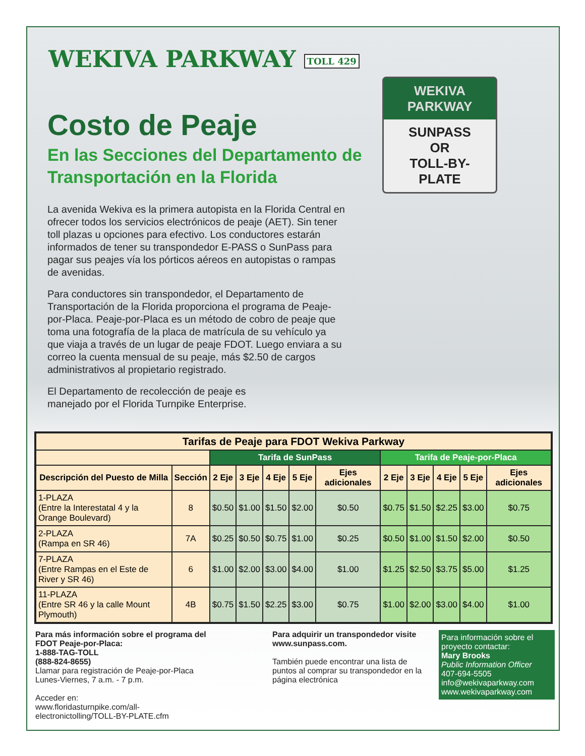WEKIVA PARKWAY TOLL 429
Costo de Peaje
En las Secciones del Departamento de Transportación en la Florida
La avenida Wekiva es la primera autopista en la Florida Central en ofrecer todos los servicios electrónicos de peaje (AET). Sin tener toll plazas u opciones para efectivo. Los conductores estarán informados de tener su transpondedor E-PASS o SunPass para pagar sus peajes vía los pórticos aéreos en autopistas o rampas de avenidas.
Para conductores sin transpondedor, el Departamento de Transportación de la Florida proporciona el programa de Peaje-por-Placa. Peaje-por-Placa es un método de cobro de peaje que toma una fotografía de la placa de matrícula de su vehículo ya que viaja a través de un lugar de peaje FDOT. Luego enviara a su correo la cuenta mensual de su peaje, más $2.50 de cargos administrativos al propietario registrado.
El Departamento de recolección de peaje es manejado por el Florida Turnpike Enterprise.
WEKIVA
PARKWAY
SUNPASS
OR
TOLL-BY-
PLATE
| Tarifas de Peaje para FDOT Wekiva Parkway | | | | | | | | | | | |
| --- | --- | --- | --- | --- | --- | --- | --- | --- | --- | --- | --- |
| | | Tarifa de SunPass | | | | | Tarifa de Peaje-por-Placa | | | | |
| Descripción del Puesto de Milla | Sección | 2 Eje | 3 Eje | 4 Eje | 5 Eje | Ejes adicionales | 2 Eje | 3 Eje | 4 Eje | 5 Eje | Ejes adicionales |
| 1-PLAZA (Entre la Interestatal 4 y la Orange Boulevard) | 8 | $0.50 | $1.00 | $1.50 | $2.00 | $0.50 | $0.75 | $1.50 | $2.25 | $3.00 | $0.75 |
| 2-PLAZA (Rampa en SR 46) | 7A | $0.25 | $0.50 | $0.75 | $1.00 | $0.25 | $0.50 | $1.00 | $1.50 | $2.00 | $0.50 |
| 7-PLAZA (Entre Rampas en el Este de River y SR 46) | 6 | $1.00 | $2.00 | $3.00 | $4.00 | $1.00 | $1.25 | $2.50 | $3.75 | $5.00 | $1.25 |
| 11-PLAZA (Entre SR 46 y la calle Mount Plymouth) | 4B | $0.75 | $1.50 | $2.25 | $3.00 | $0.75 | $1.00 | $2.00 | $3.00 | $4.00 | $1.00 |
Para más información sobre el programa del FDOT Peaje-por-Placa:
1-888-TAG-TOLL
(888-824-8655)
Llamar para registración de Peaje-por-Placa
Lunes-Viernes, 7 a.m. - 7 p.m.
Acceder en:
www.floridasturnpike.com/all-electronictolling/TOLL-BY-PLATE.cfm
Para adquirir un transpondedor visite www.sunpass.com.
También puede encontrar una lista de puntos al comprar su transpondedor en la página electrónica
Para información sobre el proyecto contactar:
Mary Brooks
Public Information Officer
407-694-5505
info@wekivaparkway.com
www.wekivaparkway.com